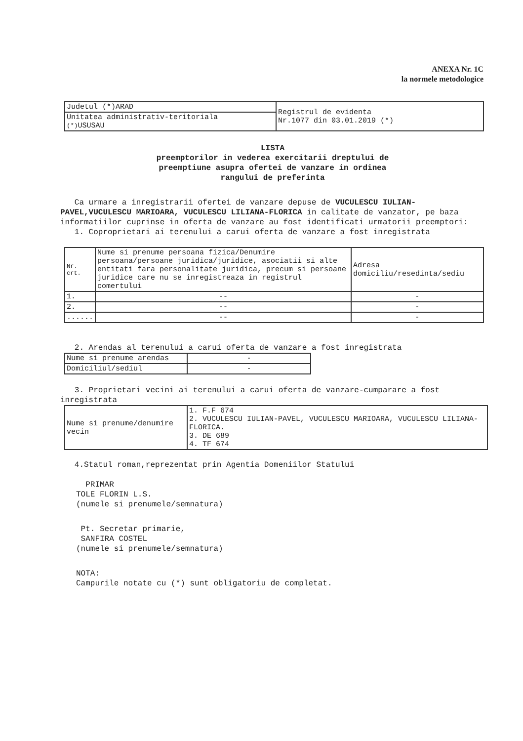ANEXA Nr. 1C
la normele metodologice
| Judetul (*)ARAD | Registrul de evidenta Nr.1077 din 03.01.2019 (*) |
| Unitatea administrativ-teritoriala (*) USUSAU | |
LISTA
preemptorilor in vederea exercitarii dreptului de
preemptiune asupra ofertei de vanzare in ordinea
rangului de preferinta
Ca urmare a inregistrarii ofertei de vanzare depuse de VUCULESCU IULIAN-PAVEL,VUCULESCU MARIOARA, VUCULESCU LILIANA-FLORICA in calitate de vanzator, pe baza informatiilor cuprinse in oferta de vanzare au fost identificati urmatorii preemptori:
1. Coproprietari ai terenului a carui oferta de vanzare a fost inregistrata
| Nr. crt. | Nume si prenume persoana fizica/Denumire persoana/persoane juridica/juridice, asociatii si alte entitati fara personalitate juridica, precum si persoane juridice care nu se inregistreaza in registrul comertului | Adresa domiciliu/resedinta/sediu |
| --- | --- | --- |
| 1. | -- | - |
| 2. | -- | - |
| ...... | -- | - |
2. Arendas al terenului a carui oferta de vanzare a fost inregistrata
| Nume si prenume arendas | - |
| Domiciliul/sediul | - |
3. Proprietari vecini ai terenului a carui oferta de vanzare-cumparare a fost inregistrata
| Nume si prenume/denumire vecin | 1. F.F 674 2. VUCULESCU IULIAN-PAVEL, VUCULESCU MARIOARA, VUCULESCU LILIANA-FLORICA. 3. DE 689 4. TF 674 |
4.Statul roman,reprezentat prin Agentia Domeniilor Statului
PRIMAR
TOLE FLORIN L.S.
(numele si prenumele/semnatura)
Pt. Secretar primarie,
SANFIRA COSTEL
(numele si prenumele/semnatura)
NOTA:
Campurile notate cu (*) sunt obligatoriu de completat.